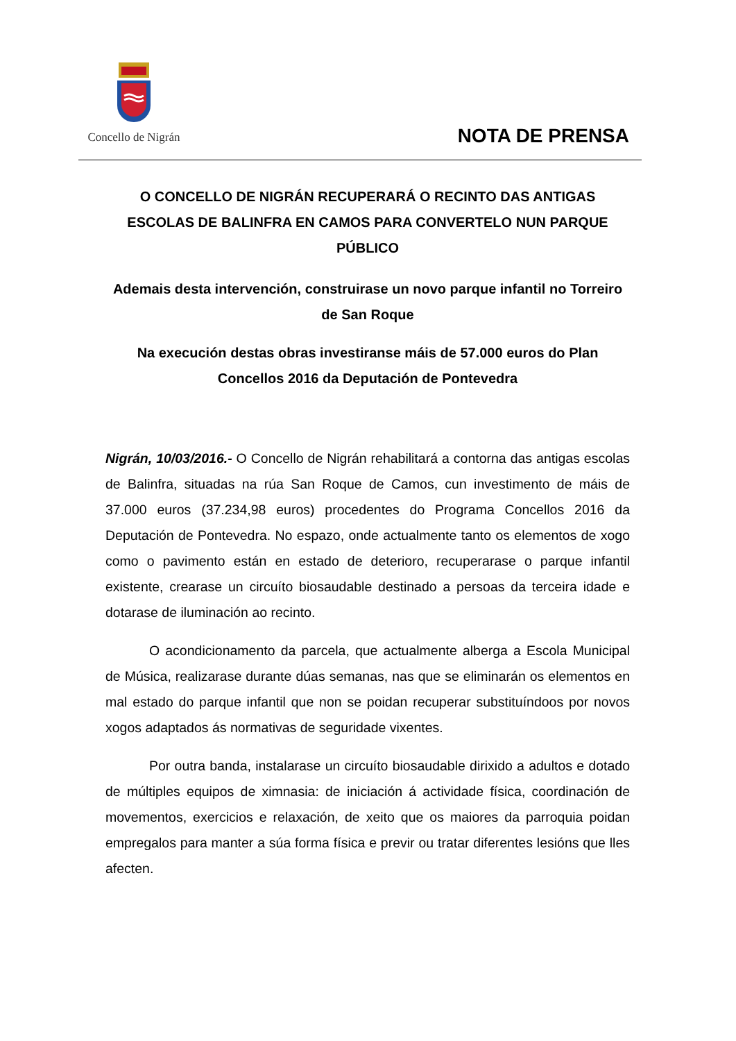Concello de Nigrán
NOTA DE PRENSA
O CONCELLO DE NIGRÁN RECUPERARÁ O RECINTO DAS ANTIGAS ESCOLAS DE BALINFRA EN CAMOS PARA CONVERTELO NUN PARQUE PÚBLICO
Ademais desta intervención, construirase un novo parque infantil no Torreiro de San Roque
Na execución destas obras investiranse máis de 57.000 euros do Plan Concellos 2016 da Deputación de Pontevedra
Nigrán, 10/03/2016.- O Concello de Nigrán rehabilitará a contorna das antigas escolas de Balinfra, situadas na rúa San Roque de Camos, cun investimento de máis de 37.000 euros (37.234,98 euros) procedentes do Programa Concellos 2016 da Deputación de Pontevedra. No espazo, onde actualmente tanto os elementos de xogo como o pavimento están en estado de deterioro, recuperarase o parque infantil existente, crearase un circuíto biosaudable destinado a persoas da terceira idade e dotarase de iluminación ao recinto.
O acondicionamento da parcela, que actualmente alberga a Escola Municipal de Música, realizarase durante dúas semanas, nas que se eliminarán os elementos en mal estado do parque infantil que non se poidan recuperar substituíndoos por novos xogos adaptados ás normativas de seguridade vixentes.
Por outra banda, instalarase un circuíto biosaudable dirixido a adultos e dotado de múltiples equipos de ximnasia: de iniciación á actividade física, coordinación de movementos, exercicios e relaxación, de xeito que os maiores da parroquia poidan empregalos para manter a súa forma física e previr ou tratar diferentes lesións que lles afecten.